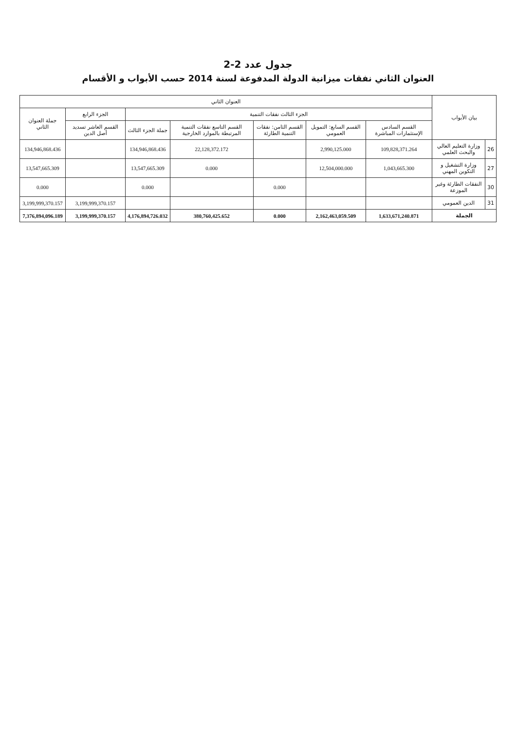جدول عدد 2-2
العنوان الثاني نفقات ميزانية الدولة المدفوعة لسنة 2014 حسب الأبواب و الأقسام
| بيان الأبواب | | العنوان الثاني | | | | | | |
| --- | --- | --- | --- | --- | --- | --- | --- | --- |
| | | الجزء الثالث نفقات التنمية | | | | | الجزء الرابع | جملة العنوان الثاني |
| | | القسم السادس الإستثمارات المباشرة | القسم السابع: التمويل العمومي | القسم الثامن: نفقات التنمية الطارئة | القسم التاسع نفقات التنمية المرتبطة بالموارد الخارجية | جملة الجزء الثالث | القسم العاشر تسديد أصل الدين | |
| 26 | وزارة التعليم العالي والبحث العلمي | 109,828,371.264 | 2,990,125.000 | | 22,128,372.172 | 134,946,868.436 | | 134,946,868.436 |
| 27 | وزارة التشغيل و التكوين المهني | 1,043,665.300 | 12,504,000.000 | | 0.000 | 13,547,665.309 | | 13,547,665.309 |
| 30 | النفقات الطارئة وغير الموزعة | | | 0.000 | | 0.000 | | 0.000 |
| 31 | الدين العمومي | | | | | | 3,199,999,370.157 | 3,199,999,370.157 |
| الجملة | | 1,633,671,240.871 | 2,162,463,059.509 | 0.000 | 380,760,425.652 | 4,176,894,726.032 | 3,199,999,370.157 | 7,376,894,096.189 |